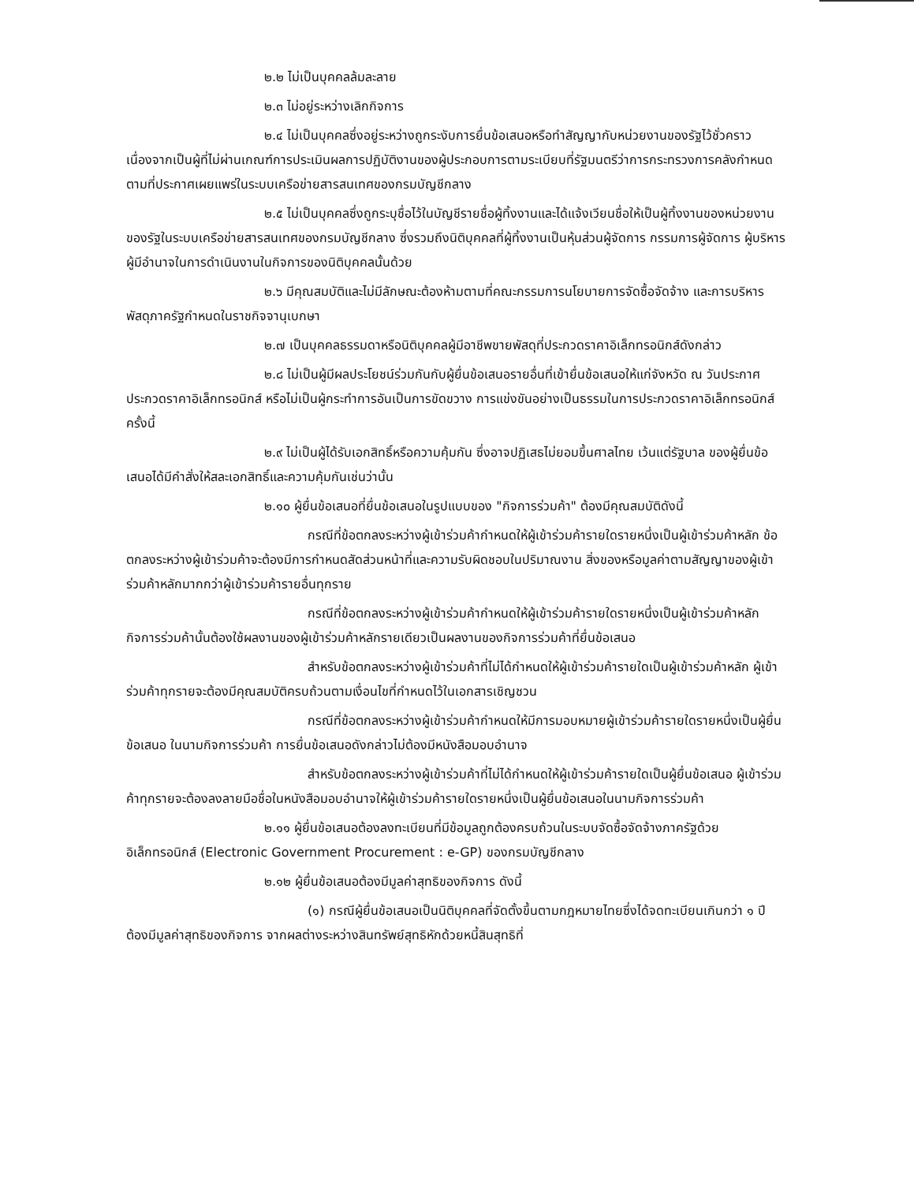๒.๒ ไม่เป็นบุคคลล้มละลาย
๒.๓ ไม่อยู่ระหว่างเลิกกิจการ
๒.๔ ไม่เป็นบุคคลซึ่งอยู่ระหว่างถูกระงับการยื่นข้อเสนอหรือทำสัญญากับหน่วยงานของรัฐไว้ชั่วคราว เนื่องจากเป็นผู้ที่ไม่ผ่านเกณฑ์การประเมินผลการปฏิบัติงานของผู้ประกอบการตามระเบียบที่รัฐมนตรีว่าการกระทรวงการคลังกำหนดตามที่ประกาศเผยแพร่ในระบบเครือข่ายสารสนเทศของกรมบัญชีกลาง
๒.๕ ไม่เป็นบุคคลซึ่งถูกระบุชื่อไว้ในบัญชีรายชื่อผู้ทิ้งงานและได้แจ้งเวียนชื่อให้เป็นผู้ทิ้งงานของหน่วยงานของรัฐในระบบเครือข่ายสารสนเทศของกรมบัญชีกลาง ซึ่งรวมถึงนิติบุคคลที่ผู้ทิ้งงานเป็นหุ้นส่วนผู้จัดการ กรรมการผู้จัดการ ผู้บริหาร ผู้มีอำนาจในการดำเนินงานในกิจการของนิติบุคคลนั้นด้วย
๒.๖ มีคุณสมบัติและไม่มีลักษณะต้องห้ามตามที่คณะกรรมการนโยบายการจัดซื้อจัดจ้าง และการบริหารพัสดุภาครัฐกำหนดในราชกิจจานุเบกษา
๒.๗ เป็นบุคคลธรรมดาหรือนิติบุคคลผู้มีอาชีพขายพัสดุที่ประกวดราคาอิเล็กทรอนิกส์ดังกล่าว
๒.๘ ไม่เป็นผู้มีผลประโยชน์ร่วมกันกับผู้ยื่นข้อเสนอรายอื่นที่เข้ายื่นข้อเสนอให้แก่จังหวัด ณ วันประกาศประกวดราคาอิเล็กทรอนิกส์ หรือไม่เป็นผู้กระทำการอันเป็นการขัดขวาง การแข่งขันอย่างเป็นธรรมในการประกวดราคาอิเล็กทรอนิกส์ครั้งนี้
๒.๙ ไม่เป็นผู้ได้รับเอกสิทธิ์หรือความคุ้มกัน ซึ่งอาจปฏิเสธไม่ยอมขึ้นศาลไทย เว้นแต่รัฐบาล ของผู้ยื่นข้อเสนอได้มีคำสั่งให้สละเอกสิทธิ์และความคุ้มกันเช่นว่านั้น
๒.๑๐ ผู้ยื่นข้อเสนอที่ยื่นข้อเสนอในรูปแบบของ "กิจการร่วมค้า" ต้องมีคุณสมบัติดังนี้
กรณีที่ข้อตกลงระหว่างผู้เข้าร่วมค้ากำหนดให้ผู้เข้าร่วมค้ารายใดรายหนึ่งเป็นผู้เข้าร่วมค้าหลัก ข้อตกลงระหว่างผู้เข้าร่วมค้าจะต้องมีการกำหนดสัดส่วนหน้าที่และความรับผิดชอบในปริมาณงาน สิ่งของหรือมูลค่าตามสัญญาของผู้เข้าร่วมค้าหลักมากกว่าผู้เข้าร่วมค้ารายอื่นทุกราย
กรณีที่ข้อตกลงระหว่างผู้เข้าร่วมค้ากำหนดให้ผู้เข้าร่วมค้ารายใดรายหนึ่งเป็นผู้เข้าร่วมค้าหลัก กิจการร่วมค้านั้นต้องใช้ผลงานของผู้เข้าร่วมค้าหลักรายเดียวเป็นผลงานของกิจการร่วมค้าที่ยื่นข้อเสนอ
สำหรับข้อตกลงระหว่างผู้เข้าร่วมค้าที่ไม่ได้กำหนดให้ผู้เข้าร่วมค้ารายใดเป็นผู้เข้าร่วมค้าหลัก ผู้เข้าร่วมค้าทุกรายจะต้องมีคุณสมบัติครบถ้วนตามเงื่อนไขที่กำหนดไว้ในเอกสารเชิญชวน
กรณีที่ข้อตกลงระหว่างผู้เข้าร่วมค้ากำหนดให้มีการมอบหมายผู้เข้าร่วมค้ารายใดรายหนึ่งเป็นผู้ยื่นข้อเสนอ ในนามกิจการร่วมค้า การยื่นข้อเสนอดังกล่าวไม่ต้องมีหนังสือมอบอำนาจ
สำหรับข้อตกลงระหว่างผู้เข้าร่วมค้าที่ไม่ได้กำหนดให้ผู้เข้าร่วมค้ารายใดเป็นผู้ยื่นข้อเสนอ ผู้เข้าร่วมค้าทุกรายจะต้องลงลายมือชื่อในหนังสือมอบอำนาจให้ผู้เข้าร่วมค้ารายใดรายหนึ่งเป็นผู้ยื่นข้อเสนอในนามกิจการร่วมค้า
๒.๑๑ ผู้ยื่นข้อเสนอต้องลงทะเบียนที่มีข้อมูลถูกต้องครบถ้วนในระบบจัดซื้อจัดจ้างภาครัฐด้วยอิเล็กทรอนิกส์ (Electronic Government Procurement : e-GP) ของกรมบัญชีกลาง
๒.๑๒ ผู้ยื่นข้อเสนอต้องมีมูลค่าสุทธิของกิจการ ดังนี้
(๑) กรณีผู้ยื่นข้อเสนอเป็นนิติบุคคลที่จัดตั้งขึ้นตามกฎหมายไทยซึ่งได้จดทะเบียนเกินกว่า ๑ ปี ต้องมีมูลค่าสุทธิของกิจการ จากผลต่างระหว่างสินทรัพย์สุทธิหักด้วยหนี้สินสุทธิที่